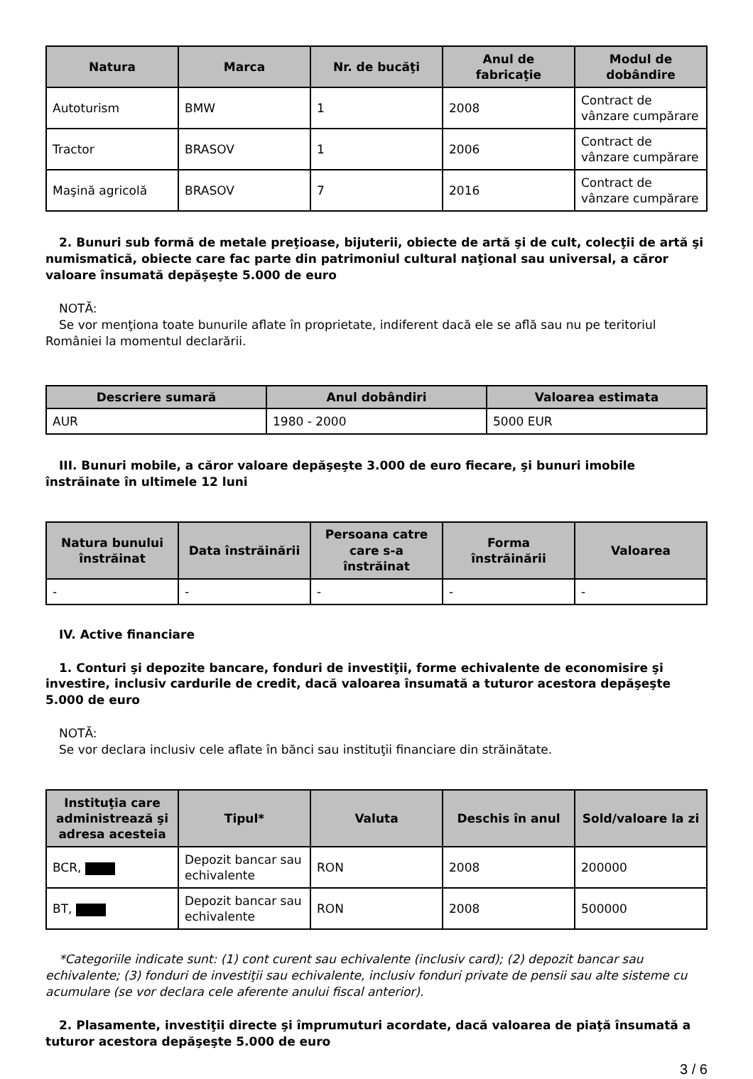| Natura | Marca | Nr. de bucăţi | Anul de fabricaţie | Modul de dobândire |
| --- | --- | --- | --- | --- |
| Autoturism | BMW | 1 | 2008 | Contract de vânzare cumpărare |
| Tractor | BRASOV | 1 | 2006 | Contract de vânzare cumpărare |
| Maşină agricolă | BRASOV | 7 | 2016 | Contract de vânzare cumpărare |
2. Bunuri sub formă de metale preţioase, bijuterii, obiecte de artă şi de cult, colecţii de artă şi numismatică, obiecte care fac parte din patrimoniul cultural naţional sau universal, a căror valoare însumată depăşeşte 5.000 de euro
NOTĂ:
Se vor menţiona toate bunurile aflate în proprietate, indiferent dacă ele se află sau nu pe teritoriul României la momentul declarării.
| Descriere sumară | Anul dobândiri | Valoarea estimata |
| --- | --- | --- |
| AUR | 1980 - 2000 | 5000 EUR |
III. Bunuri mobile, a căror valoare depăşeşte 3.000 de euro fiecare, şi bunuri imobile înstrăinate în ultimele 12 luni
| Natura bunului înstrăinat | Data înstrăinării | Persoana catre care s-a înstrăinat | Forma înstrăinării | Valoarea |
| --- | --- | --- | --- | --- |
| - | - | - | - | - |
IV. Active financiare
1. Conturi şi depozite bancare, fonduri de investiţii, forme echivalente de economisire şi investire, inclusiv cardurile de credit, dacă valoarea însumată a tuturor acestora depăşeşte 5.000 de euro
NOTĂ:
Se vor declara inclusiv cele aflate în bănci sau instituţii financiare din străinătate.
| Instituţia care administrează şi adresa acesteia | Tipul* | Valuta | Deschis în anul | Sold/valoare la zi |
| --- | --- | --- | --- | --- |
| BCR, | Depozit bancar sau echivalente | RON | 2008 | 200000 |
| BT, | Depozit bancar sau echivalente | RON | 2008 | 500000 |
*Categoriile indicate sunt: (1) cont curent sau echivalente (inclusiv card); (2) depozit bancar sau echivalente; (3) fonduri de investiţii sau echivalente, inclusiv fonduri private de pensii sau alte sisteme cu acumulare (se vor declara cele aferente anului fiscal anterior).
2. Plasamente, investiţii directe şi împrumuturi acordate, dacă valoarea de piaţă însumată a tuturor acestora depăşeşte 5.000 de euro
3 / 6